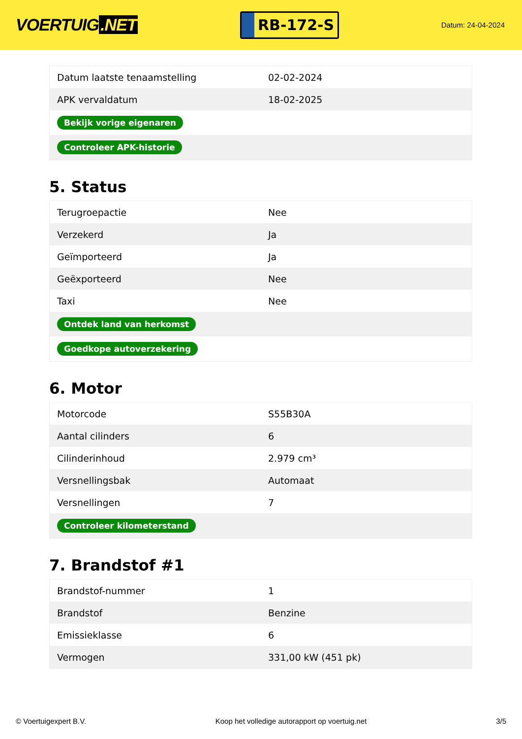VOERTUIG.NET
RB-172-S
Datum: 24-04-2024
| Datum laatste tenaamstelling | 02-02-2024 |
| APK vervaldatum | 18-02-2025 |
| Bekijk vorige eigenaren | |
| Controleer APK-historie | |
5. Status
| Terugroepactie | Nee |
| Verzekerd | Ja |
| Geïmporteerd | Ja |
| Geëxporteerd | Nee |
| Taxi | Nee |
| Ontdek land van herkomst | |
| Goedkope autoverzekering | |
6. Motor
| Motorcode | S55B30A |
| Aantal cilinders | 6 |
| Cilinderinhoud | 2.979 cm³ |
| Versnellingsbak | Automaat |
| Versnellingen | 7 |
| Controleer kilometerstand | |
7. Brandstof #1
| Brandstof-nummer | 1 |
| Brandstof | Benzine |
| Emissieklasse | 6 |
| Vermogen | 331,00 kW (451 pk) |
© Voertuigexpert B.V. Koop het volledige autorapport op voertuig.net 3/5